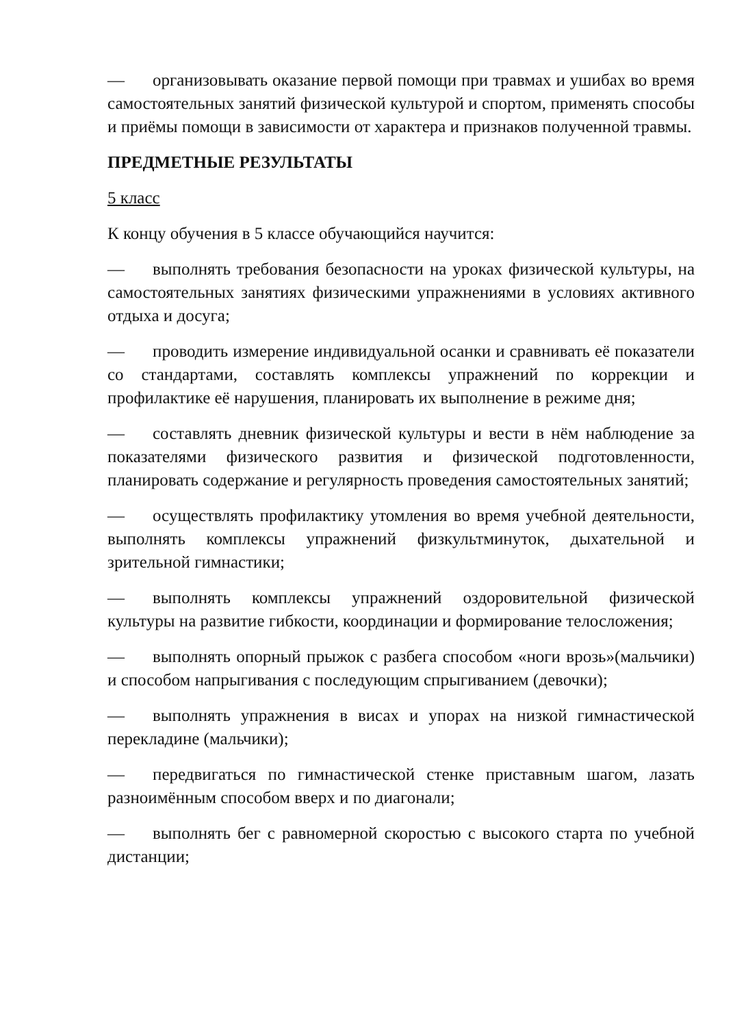— организовывать оказание первой помощи при травмах и ушибах во время самостоятельных занятий физической культурой и спортом, применять способы и приёмы помощи в зависимости от характера и признаков полученной травмы.
ПРЕДМЕТНЫЕ РЕЗУЛЬТАТЫ
5 класс
К концу обучения в 5 классе обучающийся научится:
— выполнять требования безопасности на уроках физической культуры, на самостоятельных занятиях физическими упражнениями в условиях активного отдыха и досуга;
— проводить измерение индивидуальной осанки и сравнивать её показатели со стандартами, составлять комплексы упражнений по коррекции и профилактике её нарушения, планировать их выполнение в режиме дня;
— составлять дневник физической культуры и вести в нём наблюдение за показателями физического развития и физической подготовленности, планировать содержание и регулярность проведения самостоятельных занятий;
— осуществлять профилактику утомления во время учебной деятельности, выполнять комплексы упражнений физкультминуток, дыхательной и зрительной гимнастики;
— выполнять комплексы упражнений оздоровительной физической культуры на развитие гибкости, координации и формирование телосложения;
— выполнять опорный прыжок с разбега способом «ноги врозь»(мальчики) и способом напрыгивания с последующим спрыгиванием (девочки);
— выполнять упражнения в висах и упорах на низкой гимнастической перекладине (мальчики);
— передвигаться по гимнастической стенке приставным шагом, лазать разноимённым способом вверх и по диагонали;
— выполнять бег с равномерной скоростью с высокого старта по учебной дистанции;